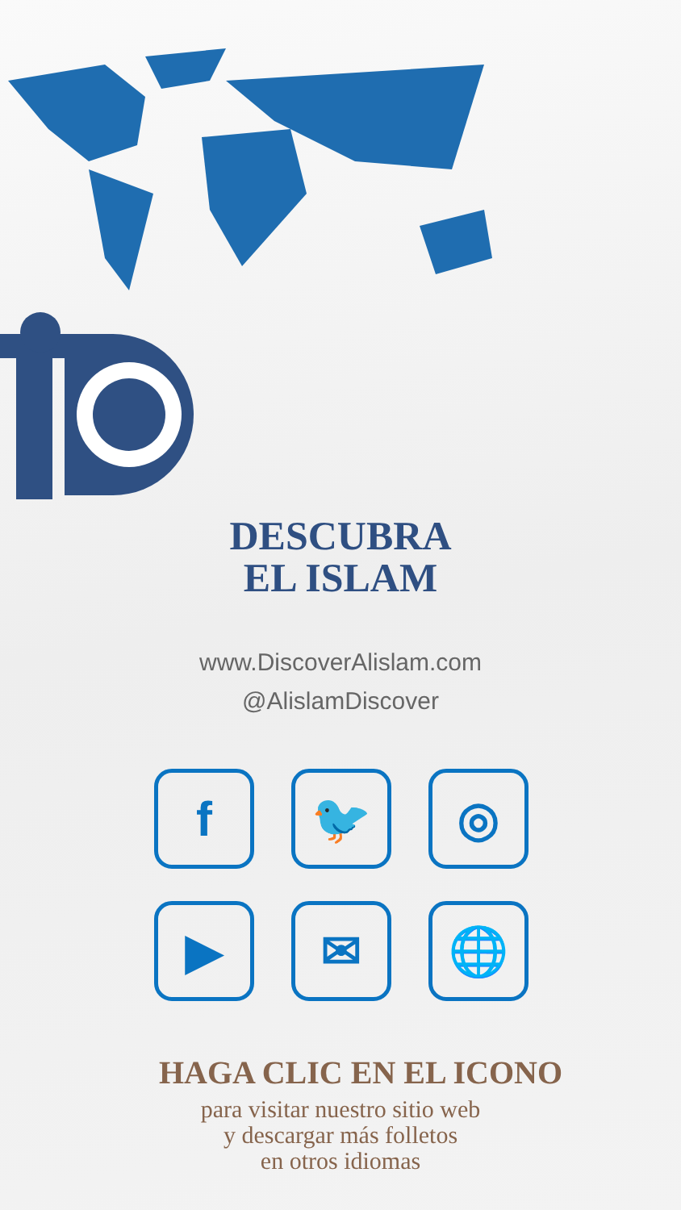DESCUBRA
EL ISLAM
www.DiscoverAlislam.com
@AlislamDiscover
f
🐦
◎
▶
✉
🌐
HAGA CLIC EN EL ICONO
para visitar nuestro sitio web
y descargar más folletos
en otros idiomas